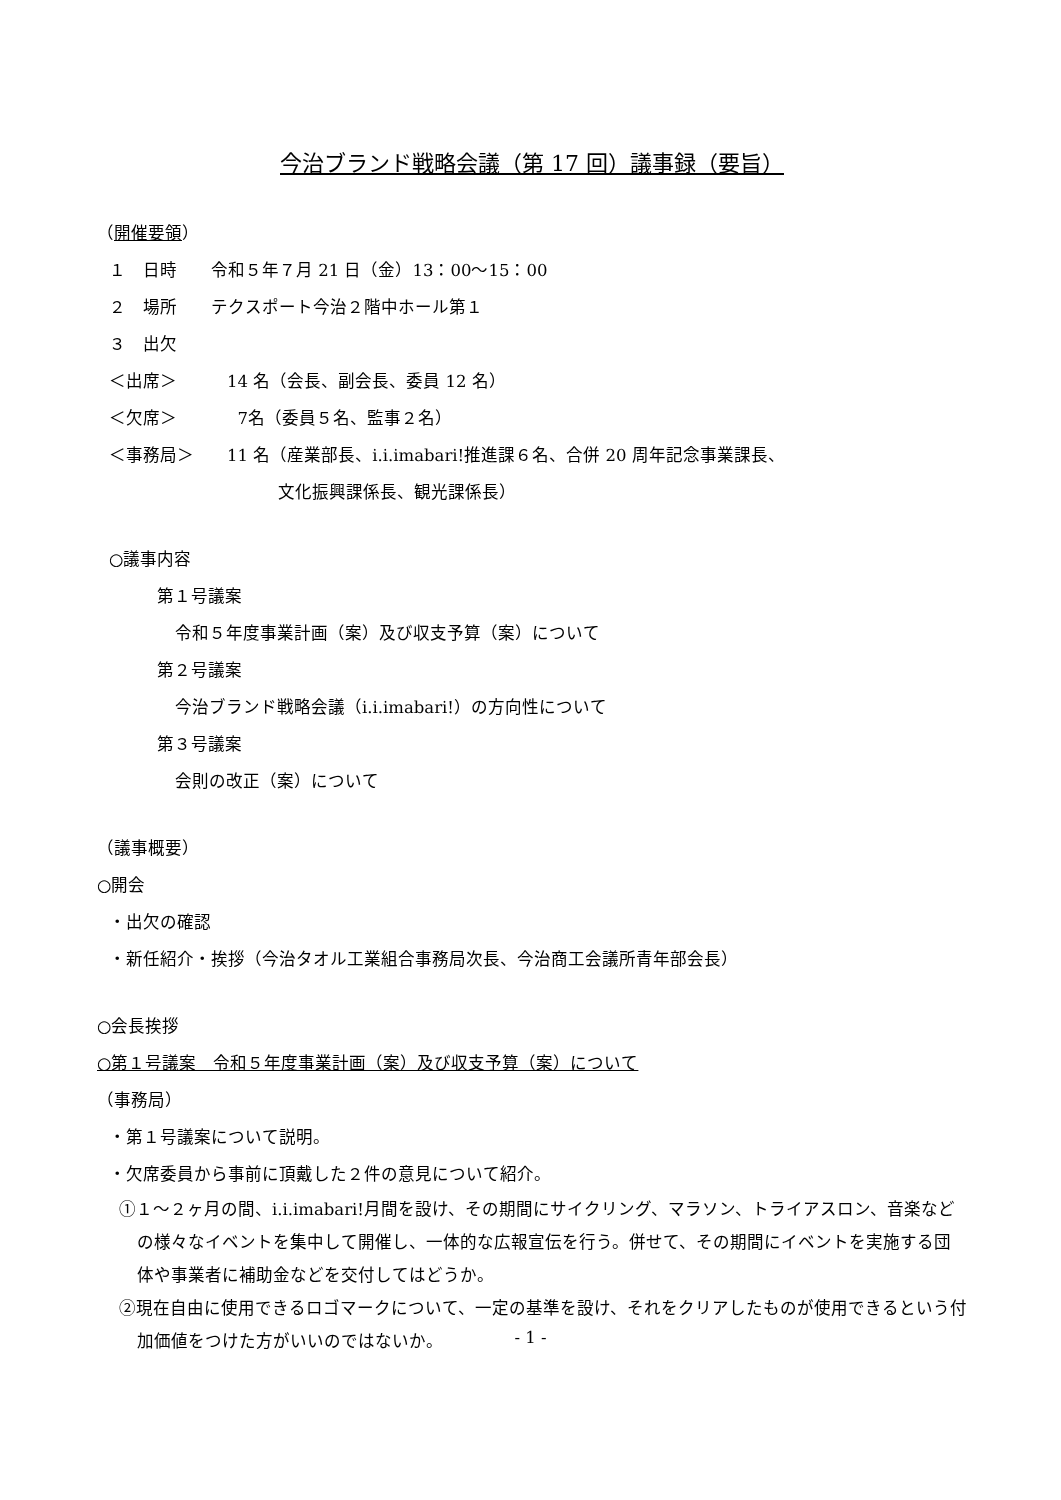今治ブランド戦略会議（第 17 回）議事録（要旨）
（開催要領）
１　日時　　令和５年７月 21 日（金）13：00～15：00
２　場所　　テクスポート今治２階中ホール第１
３　出欠
＜出席＞ 14 名（会長、副会長、委員 12 名）
＜欠席＞ 7名（委員５名、監事２名）
＜事務局＞ 11 名（産業部長、i.i.imabari!推進課６名、合併 20 周年記念事業課長、
　　　文化振興課係長、観光課係長）
○議事内容
第１号議案
令和５年度事業計画（案）及び収支予算（案）について
第２号議案
今治ブランド戦略会議（i.i.imabari!）の方向性について
第３号議案
会則の改正（案）について
（議事概要）
○開会
・出欠の確認
・新任紹介・挨拶（今治タオル工業組合事務局次長、今治商工会議所青年部会長）
○会長挨拶
○第１号議案　令和５年度事業計画（案）及び収支予算（案）について
（事務局）
・第１号議案について説明。
・欠席委員から事前に頂戴した２件の意見について紹介。
①１～２ヶ月の間、i.i.imabari!月間を設け、その期間にサイクリング、マラソン、トライアスロン、音楽などの様々なイベントを集中して開催し、一体的な広報宣伝を行う。併せて、その期間にイベントを実施する団体や事業者に補助金などを交付してはどうか。
②現在自由に使用できるロゴマークについて、一定の基準を設け、それをクリアしたものが使用できるという付加価値をつけた方がいいのではないか。
- 1 -